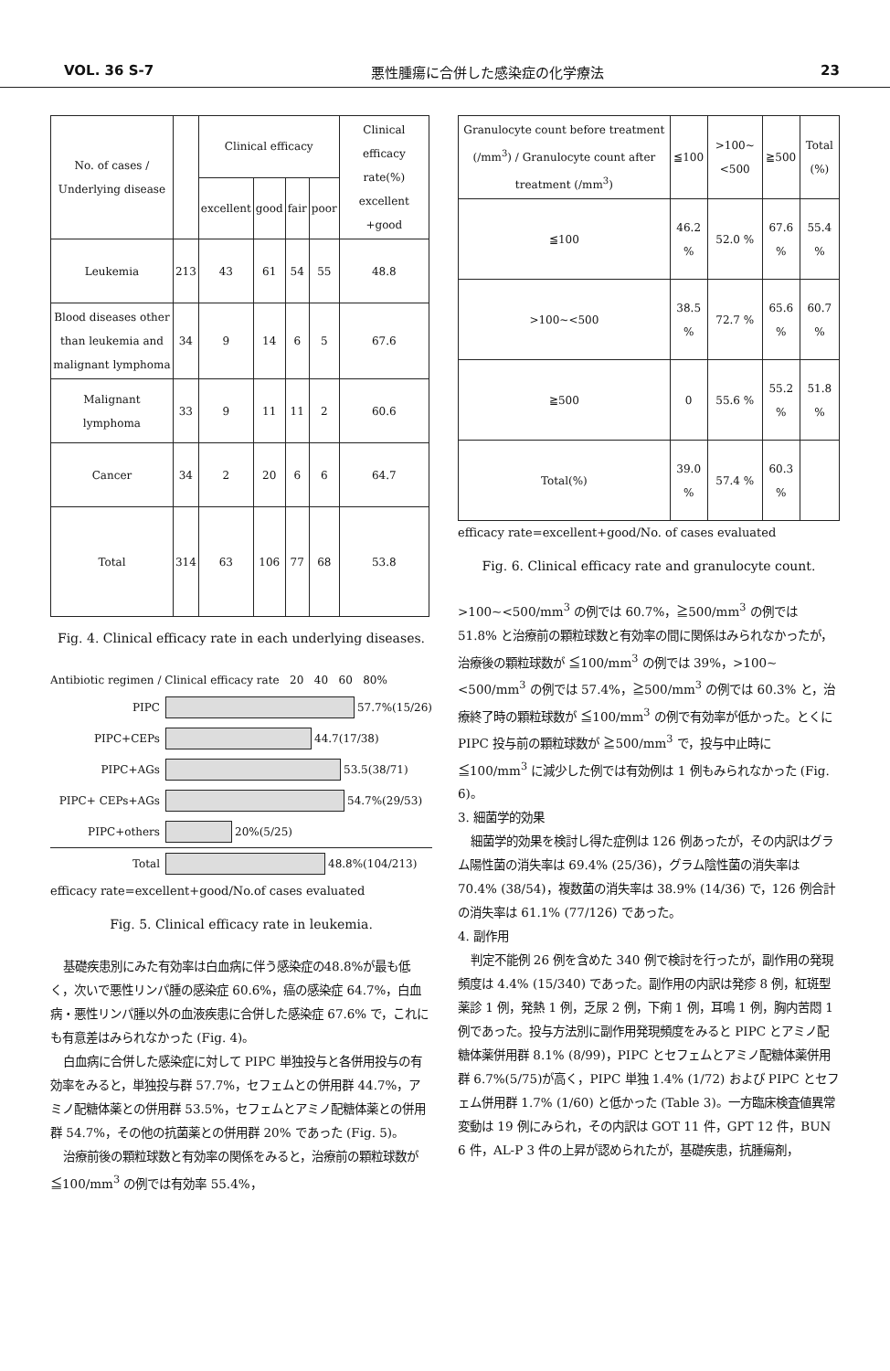VOL. 36 S-7 悪性腫瘍に合併した感染症の化学療法 23
| No. of cases / Underlying disease | | Clinical efficacy | | | | Clinical efficacy rate(%) excellent +good |
| --- | --- | --- | --- | --- | --- | --- |
| | | excellent | good | fair | poor | |
| Leukemia | 213 | 43 | 61 | 54 | 55 | 48.8 |
| Blood diseases other than leukemia and malignant lymphoma | 34 | 9 | 14 | 6 | 5 | 67.6 |
| Malignant lymphoma | 33 | 9 | 11 | 11 | 2 | 60.6 |
| Cancer | 34 | 2 | 20 | 6 | 6 | 64.7 |
| Total | 314 | 63 | 106 | 77 | 68 | 53.8 |
Fig. 4. Clinical efficacy rate in each underlying diseases.
Antibiotic regimen / Clinical efficacy rate 20 40 60 80%
PIPC 57.7%(15/26)
PIPC+CEPs 44.7(17/38)
PIPC+AGs 53.5(38/71)
PIPC+ CEPs+AGs 54.7%(29/53)
PIPC+others 20%(5/25)
Total 48.8%(104/213)
efficacy rate=excellent+good/No.of cases evaluated
Fig. 5. Clinical efficacy rate in leukemia.
基礎疾患別にみた有効率は白血病に伴う感染症の48.8%が最も低く，次いで悪性リンパ腫の感染症 60.6%，癌の感染症 64.7%，白血病・悪性リンパ腫以外の血液疾患に合併した感染症 67.6% で，これにも有意差はみられなかった (Fig. 4)。
白血病に合併した感染症に対して PIPC 単独投与と各併用投与の有効率をみると，単独投与群 57.7%，セフェムとの併用群 44.7%，アミノ配糖体薬との併用群 53.5%，セフェムとアミノ配糖体薬との併用群 54.7%，その他の抗菌薬との併用群 20% であった (Fig. 5)。
治療前後の顆粒球数と有効率の関係をみると，治療前の顆粒球数が ≦100/mm<sup>3</sup> の例では有効率 55.4%，
| Granulocyte count before treatment (/mm<sup>3</sup>) / Granulocyte count after treatment (/mm<sup>3</sup>) | ≦100 | >100~ <500 | ≧500 | Total (%) |
| --- | --- | --- | --- | --- |
| ≦100 | 46.2 % | 52.0 % | 67.6 % | 55.4 % |
| >100~<500 | 38.5 % | 72.7 % | 65.6 % | 60.7 % |
| ≧500 | 0 | 55.6 % | 55.2 % | 51.8 % |
| Total(%) | 39.0 % | 57.4 % | 60.3 % | |
efficacy rate=excellent+good/No. of cases evaluated
Fig. 6. Clinical efficacy rate and granulocyte count.
>100~<500/mm<sup>3</sup> の例では 60.7%，≧500/mm<sup>3</sup> の例では 51.8% と治療前の顆粒球数と有効率の間に関係はみられなかったが，治療後の顆粒球数が ≦100/mm<sup>3</sup> の例では 39%，>100~<500/mm<sup>3</sup> の例では 57.4%，≧500/mm<sup>3</sup> の例では 60.3% と，治療終了時の顆粒球数が ≦100/mm<sup>3</sup> の例で有効率が低かった。とくに PIPC 投与前の顆粒球数が ≧500/mm<sup>3</sup> で，投与中止時に≦100/mm<sup>3</sup> に減少した例では有効例は 1 例もみられなかった (Fig. 6)。
3. 細菌学的効果
細菌学的効果を検討し得た症例は 126 例あったが，その内訳はグラム陽性菌の消失率は 69.4% (25/36)，グラム陰性菌の消失率は 70.4% (38/54)，複数菌の消失率は 38.9% (14/36) で，126 例合計の消失率は 61.1% (77/126) であった。
4. 副作用
判定不能例 26 例を含めた 340 例で検討を行ったが，副作用の発現頻度は 4.4% (15/340) であった。副作用の内訳は発疹 8 例，紅斑型薬診 1 例，発熱 1 例，乏尿 2 例，下痢 1 例，耳鳴 1 例，胸内苦悶 1 例であった。投与方法別に副作用発現頻度をみると PIPC とアミノ配糖体薬併用群 8.1% (8/99)，PIPC とセフェムとアミノ配糖体薬併用群 6.7%(5/75)が高く，PIPC 単独 1.4% (1/72) および PIPC とセフェム併用群 1.7% (1/60) と低かった (Table 3)。一方臨床検査値異常変動は 19 例にみられ，その内訳は GOT 11 件，GPT 12 件，BUN 6 件，AL-P 3 件の上昇が認められたが，基礎疾患，抗腫瘍剤，